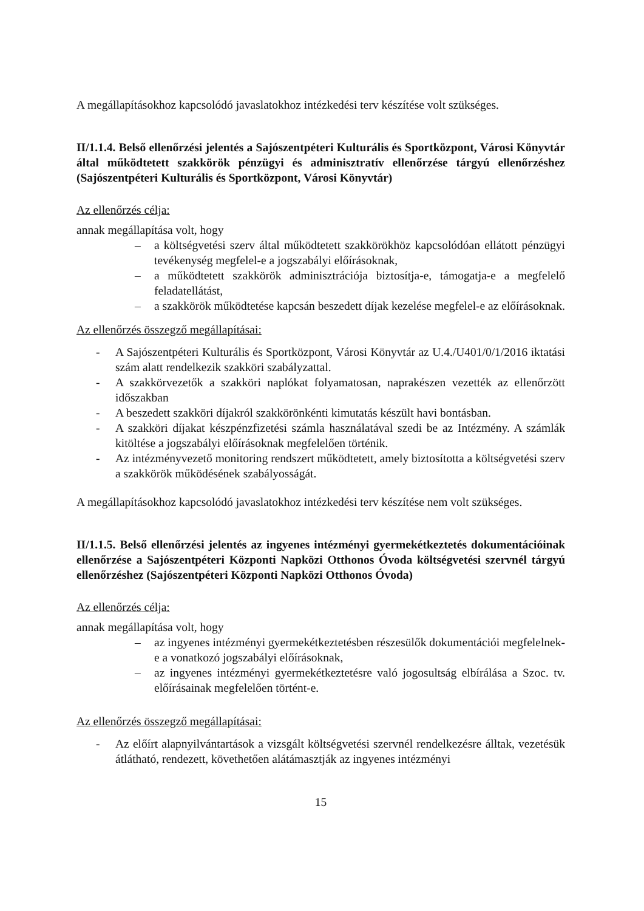A megállapításokhoz kapcsolódó javaslatokhoz intézkedési terv készítése volt szükséges.
II/1.1.4. Belső ellenőrzési jelentés a Sajószentpéteri Kulturális és Sportközpont, Városi Könyvtár által működtetett szakkörök pénzügyi és adminisztratív ellenőrzése tárgyú ellenőrzéshez (Sajószentpéteri Kulturális és Sportközpont, Városi Könyvtár)
Az ellenőrzés célja:
annak megállapítása volt, hogy
– a költségvetési szerv által működtetett szakkörökhöz kapcsolódóan ellátott pénzügyi tevékenység megfelel-e a jogszabályi előírásoknak,
– a működtetett szakkörök adminisztrációja biztosítja-e, támogatja-e a megfelelő feladatellátást,
– a szakkörök működtetése kapcsán beszedett díjak kezelése megfelel-e az előírásoknak.
Az ellenőrzés összegző megállapításai:
- A Sajószentpéteri Kulturális és Sportközpont, Városi Könyvtár az U.4./U401/0/1/2016 iktatási szám alatt rendelkezik szakköri szabályzattal.
- A szakkörvezetők a szakköri naplókat folyamatosan, naprakészen vezették az ellenőrzött időszakban
- A beszedett szakköri díjakról szakkörönkénti kimutatás készült havi bontásban.
- A szakköri díjakat készpénzfizetési számla használatával szedi be az Intézmény. A számlák kitöltése a jogszabályi előírásoknak megfelelően történik.
- Az intézményvezető monitoring rendszert működtetett, amely biztosította a költségvetési szerv a szakkörök működésének szabályosságát.
A megállapításokhoz kapcsolódó javaslatokhoz intézkedési terv készítése nem volt szükséges.
II/1.1.5. Belső ellenőrzési jelentés az ingyenes intézményi gyermekétkeztetés dokumentációinak ellenőrzése a Sajószentpéteri Központi Napközi Otthonos Óvoda költségvetési szervnél tárgyú ellenőrzéshez (Sajószentpéteri Központi Napközi Otthonos Óvoda)
Az ellenőrzés célja:
annak megállapítása volt, hogy
– az ingyenes intézményi gyermekétkeztetésben részesülők dokumentációi megfelelnek-e a vonatkozó jogszabályi előírásoknak,
– az ingyenes intézményi gyermekétkeztetésre való jogosultság elbírálása a Szoc. tv. előírásainak megfelelően történt-e.
Az ellenőrzés összegző megállapításai:
- Az előírt alapnyilvántartások a vizsgált költségvetési szervnél rendelkezésre álltak, vezetésük átlátható, rendezett, követhetően alátámasztják az ingyenes intézményi
15